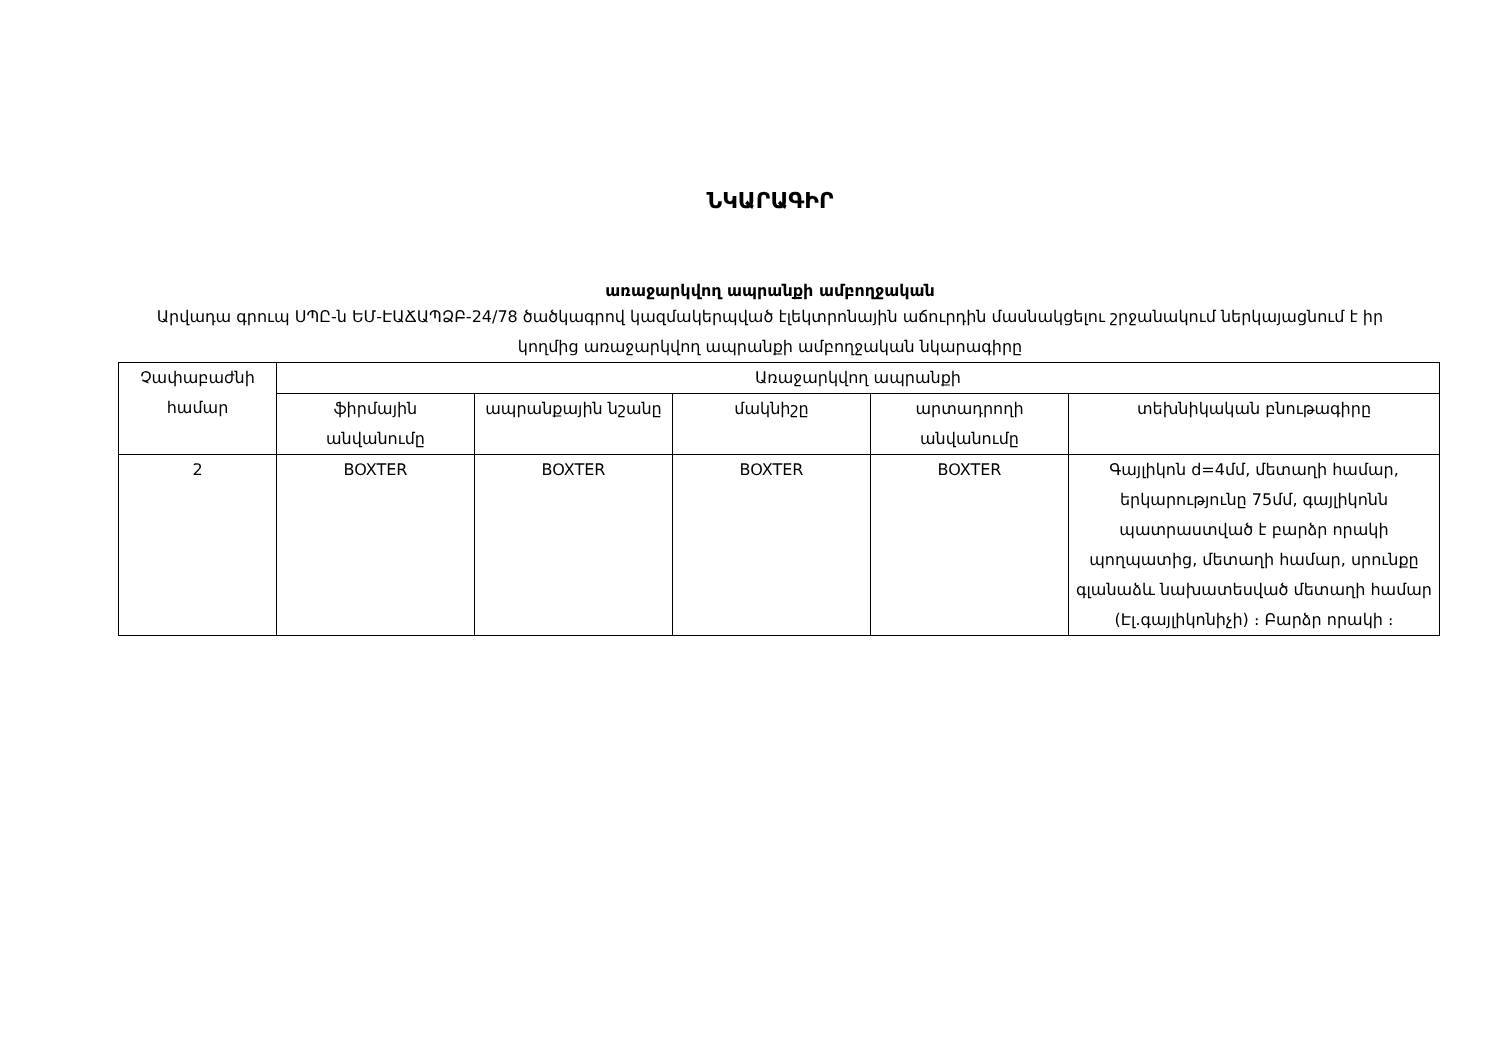ՆԿԱՐԱԳԻՐ
առաջարկվող ապրանքի ամբողջական
Արվադա գրուպ ՍՊԸ-ն ԵՄ-ԷԱՃԱՊՁԲ-24/78 ծածկագրով կազմակերպված էլեկտրոնային աճուրդին մասնակցելու շրջանակում ներկայացնում է իր կողմից առաջարկվող ապրանքի ամբողջական նկարագիրը
| Չափաբաժնի համար | Առաջարկվող ապրանքի | | | | |
| --- | --- | --- | --- | --- | --- |
| | ֆիրմային անվանումը | ապրանքային նշանը | մակնիշը | արտադրողի անվանումը | տեխնիկական բնութագիրը |
| 2 | BOXTER | BOXTER | BOXTER | BOXTER | Գայլիկոն d=4մմ, մետաղի համար, երկարությունը 75մմ, գայլիկոնն պատրաստված է բարձր որակի պողպատից, մետաղի համար, սրունքը գլանաձև նախատեսված մետաղի համար (Էլ.գայլիկոնիչի) ։ Բարձր որակի ։ |